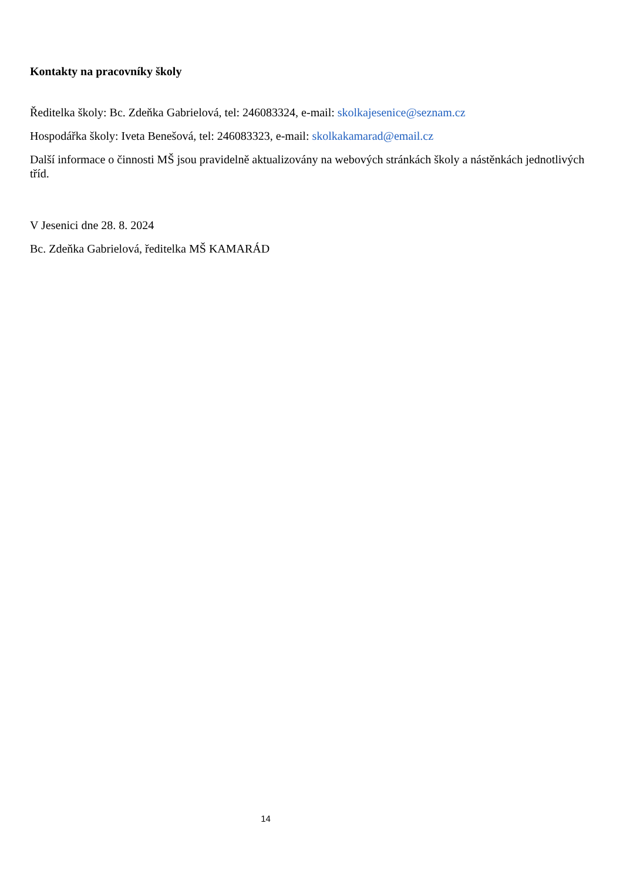Kontakty na pracovníky školy
Ředitelka školy: Bc. Zdeňka Gabrielová, tel: 246083324, e-mail: skolkajesenice@seznam.cz
Hospodářka školy: Iveta Benešová, tel: 246083323, e-mail: skolkakamarad@email.cz
Další informace o činnosti MŠ jsou pravidelně aktualizovány na webových stránkách školy a nástěnkách jednotlivých tříd.
V Jesenici dne 28. 8. 2024
Bc. Zdeňka Gabrielová, ředitelka MŠ KAMARÁD
14